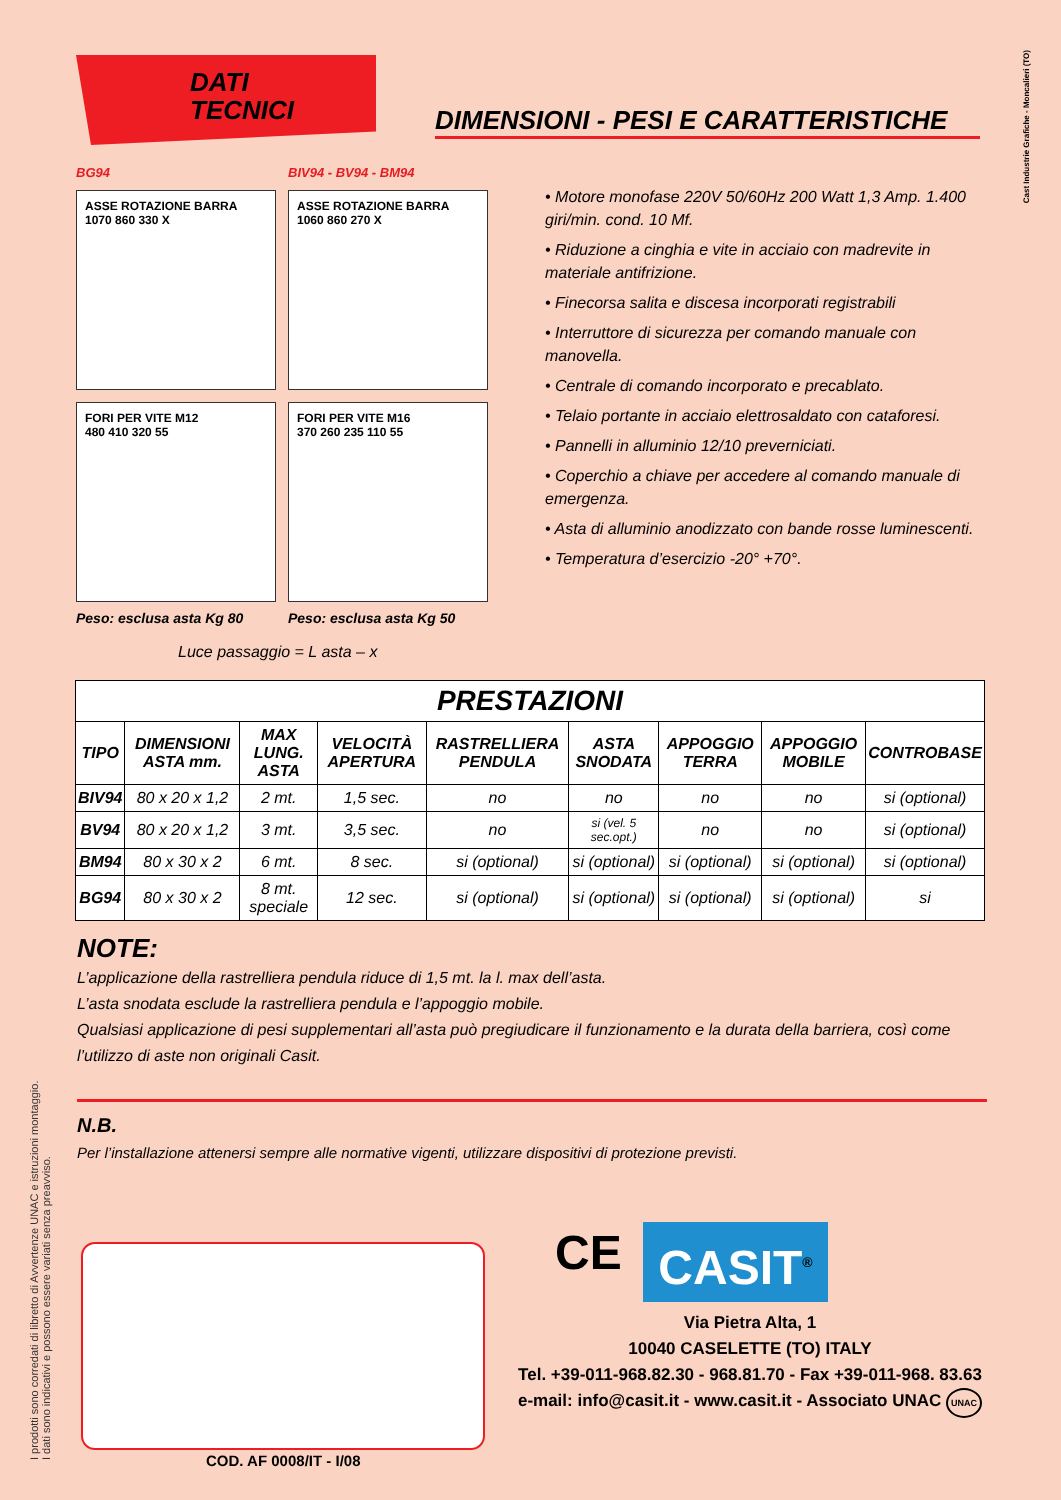Cast Industrie Grafiche - Moncalieri (TO)
DATI
TECNICI
DIMENSIONI - PESI E CARATTERISTICHE
BG94 BIV94 - BV94 - BM94
ASSE ROTAZIONE BARRA
1070 860 330 X
ASSE ROTAZIONE BARRA
1060 860 270 X
FORI PER VITE M12
480 410 320 55
FORI PER VITE M16
370 260 235 110 55
Peso: esclusa asta Kg 80 Peso: esclusa asta Kg 50
Luce passaggio = L asta – x
• Motore monofase 220V 50/60Hz 200 Watt 1,3 Amp. 1.400 giri/min. cond. 10 Mf.
• Riduzione a cinghia e vite in acciaio con madrevite in materiale antifrizione.
• Finecorsa salita e discesa incorporati registrabili
• Interruttore di sicurezza per comando manuale con manovella.
• Centrale di comando incorporato e precablato.
• Telaio portante in acciaio elettrosaldato con cataforesi.
• Pannelli in alluminio 12/10 preverniciati.
• Coperchio a chiave per accedere al comando manuale di emergenza.
• Asta di alluminio anodizzato con bande rosse luminescenti.
• Temperatura d’esercizio -20° +70°.
| PRESTAZIONI | | | | | | | | |
| --- | --- | --- | --- | --- | --- | --- | --- | --- |
| TIPO | DIMENSIONI ASTA mm. | MAX LUNG. ASTA | VELOCITÀ APERTURA | RASTRELLIERA PENDULA | ASTA SNODATA | APPOGGIO TERRA | APPOGGIO MOBILE | CONTROBASE |
| BIV94 | 80 x 20 x 1,2 | 2 mt. | 1,5 sec. | no | no | no | no | si (optional) |
| BV94 | 80 x 20 x 1,2 | 3 mt. | 3,5 sec. | no | si (vel. 5 sec.opt.) | no | no | si (optional) |
| BM94 | 80 x 30 x 2 | 6 mt. | 8 sec. | si (optional) | si (optional) | si (optional) | si (optional) | si (optional) |
| BG94 | 80 x 30 x 2 | 8 mt. speciale | 12 sec. | si (optional) | si (optional) | si (optional) | si (optional) | si |
NOTE:
L’applicazione della rastrelliera pendula riduce di 1,5 mt. la l. max dell’asta.
L’asta snodata esclude la rastrelliera pendula e l’appoggio mobile.
Qualsiasi applicazione di pesi supplementari all’asta può pregiudicare il funzionamento e la durata della barriera, così come l’utilizzo di aste non originali Casit.
N.B.
Per l’installazione attenersi sempre alle normative vigenti, utilizzare dispositivi di protezione previsti.
I prodotti sono corredati di libretto di Avvertenze UNAC e istruzioni montaggio.
I dati sono indicativi e possono essere variati senza preavviso.
COD. AF 0008/IT - I/08
CE CASIT<sup>®</sup>
Via Pietra Alta, 1
10040 CASELETTE (TO) ITALY
Tel. +39-011-968.82.30 - 968.81.70 - Fax +39-011-968. 83.63
e-mail: info@casit.it - www.casit.it - Associato UNAC UNAC